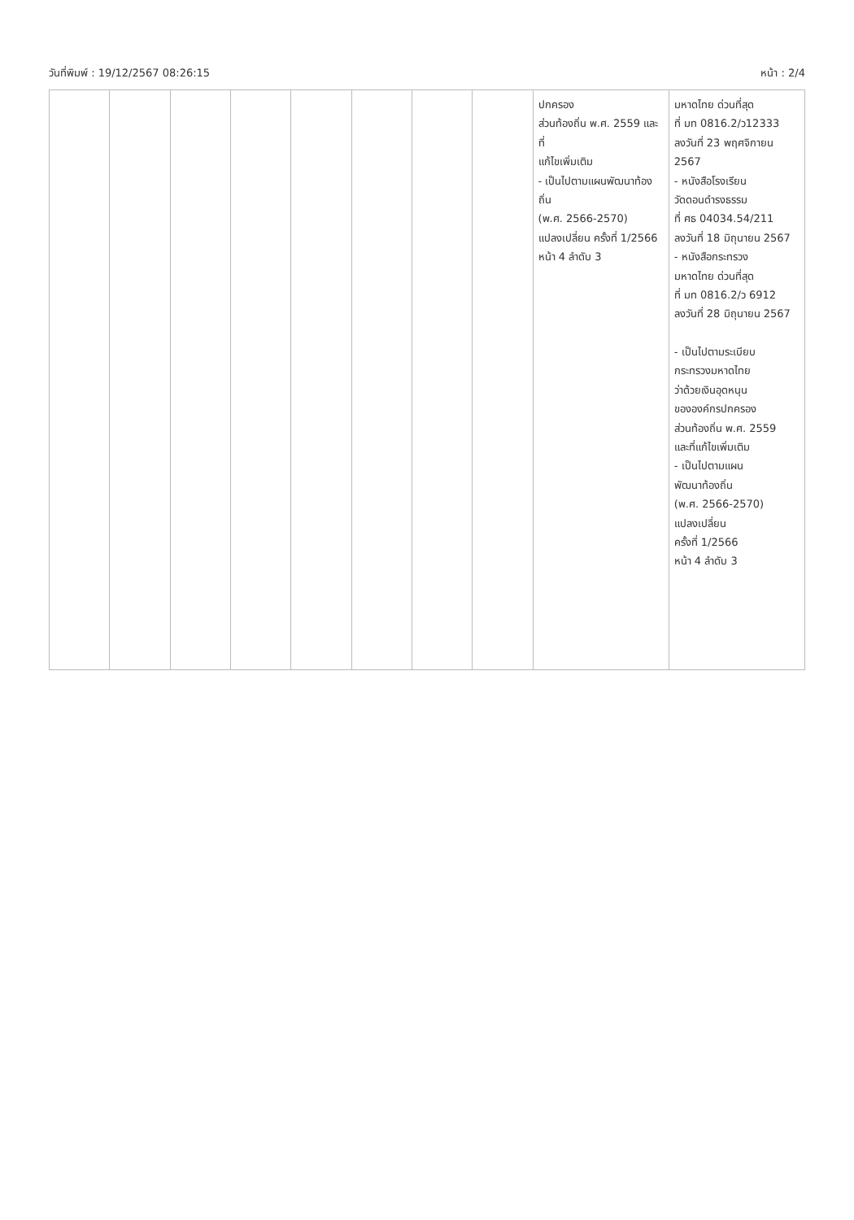วันที่พิมพ์ : 19/12/2567 08:26:15 หน้า : 2/4
| | | | | | | | | ปกครอง ส่วนท้องถิ่น พ.ศ. 2559 และที่ แก้ไขเพิ่มเติม - เป็นไปตามแผนพัฒนาท้องถิ่น (พ.ศ. 2566-2570) แปลงเปลี่ยน ครั้งที่ 1/2566 หน้า 4 ลำดับ 3 | มหาดไทย ด่วนที่สุด ที่ มท 0816.2/ว12333 ลงวันที่ 23 พฤศจิกายน 2567 - หนังสือโรงเรียน วัดดอนดำรงธรรม ที่ ศธ 04034.54/211 ลงวันที่ 18 มิถุนายน 2567 - หนังสือกระทรวง มหาดไทย ด่วนที่สุด ที่ มท 0816.2/ว 6912 ลงวันที่ 28 มิถุนายน 2567 - เป็นไปตามระเบียบ กระทรวงมหาดไทย ว่าด้วยเงินอุดหนุน ขององค์กรปกครอง ส่วนท้องถิ่น พ.ศ. 2559 และที่แก้ไขเพิ่มเติม - เป็นไปตามแผน พัฒนาท้องถิ่น (พ.ศ. 2566-2570) แปลงเปลี่ยน ครั้งที่ 1/2566 หน้า 4 ลำดับ 3 |